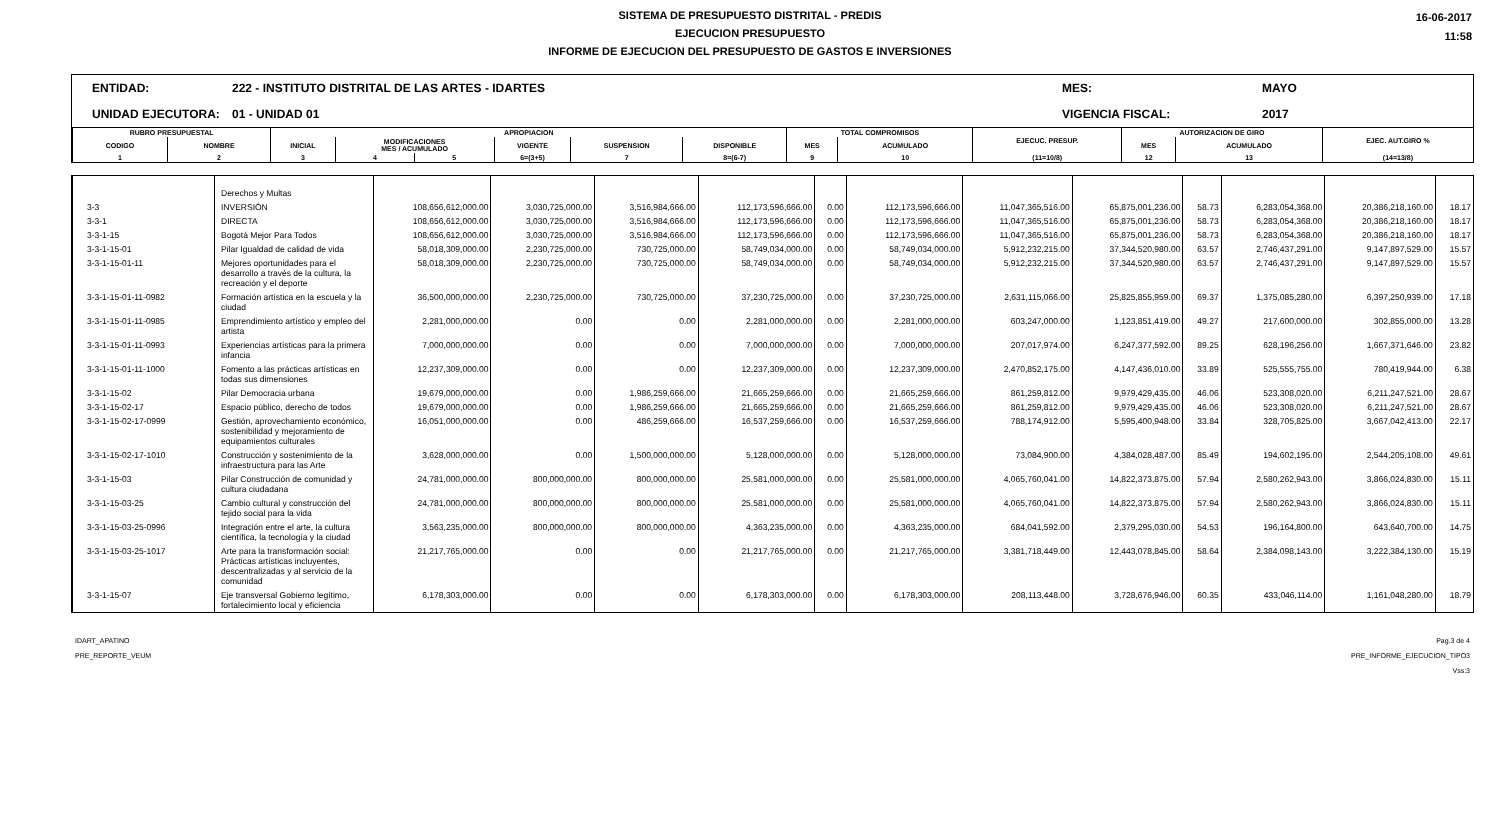16-06-2017
11:58
SISTEMA DE PRESUPUESTO DISTRITAL - PREDIS
EJECUCION PRESUPUESTO
INFORME DE EJECUCION DEL PRESUPUESTO DE GASTOS E INVERSIONES
ENTIDAD: 222 - INSTITUTO DISTRITAL DE LAS ARTES - IDARTES MES: MAYO
UNIDAD EJECUTORA: 01 - UNIDAD 01 VIGENCIA FISCAL: 2017
| RUBRO PRESUPUESTAL | | APROPIACION | | | | | | TOTAL COMPROMISOS | | EJECUC. PRESUP. | AUTORIZACION DE GIRO | | EJEC. AUT.GIRO % |
| --- | --- | --- | --- | --- | --- | --- | --- | --- | --- | --- | --- | --- | --- |
| CODIGO | NOMBRE | INICIAL | MODIFICACIONES MES / ACUMULADO | | VIGENTE | SUSPENSION | DISPONIBLE | MES | ACUMULADO | | MES | ACUMULADO | |
| 1 | 2 | 3 | 4 | 5 | 6=(3+5) | 7 | 8=(6-7) | 9 | 10 | (11=10/8) | 12 | 13 | (14=13/8) |
| | Derechos y Multas | | | | | | | | | | | | |
| 3-3 | INVERSIÓN | 108,656,612,000.00 | 3,030,725,000.00 | 3,516,984,666.00 | 112,173,596,666.00 | 0.00 | 112,173,596,666.00 | 11,047,365,516.00 | 65,875,001,236.00 | 58.73 | 6,283,054,368.00 | 20,386,218,160.00 | 18.17 |
| 3-3-1 | DIRECTA | 108,656,612,000.00 | 3,030,725,000.00 | 3,516,984,666.00 | 112,173,596,666.00 | 0.00 | 112,173,596,666.00 | 11,047,365,516.00 | 65,875,001,236.00 | 58.73 | 6,283,054,368.00 | 20,386,218,160.00 | 18.17 |
| 3-3-1-15 | Bogotá Mejor Para Todos | 108,656,612,000.00 | 3,030,725,000.00 | 3,516,984,666.00 | 112,173,596,666.00 | 0.00 | 112,173,596,666.00 | 11,047,365,516.00 | 65,875,001,236.00 | 58.73 | 6,283,054,368.00 | 20,386,218,160.00 | 18.17 |
| 3-3-1-15-01 | Pilar Igualdad de calidad de vida | 58,018,309,000.00 | 2,230,725,000.00 | 730,725,000.00 | 58,749,034,000.00 | 0.00 | 58,749,034,000.00 | 5,912,232,215.00 | 37,344,520,980.00 | 63.57 | 2,746,437,291.00 | 9,147,897,529.00 | 15.57 |
| 3-3-1-15-01-11 | Mejores oportunidades para el desarrollo a través de la cultura, la recreación y el deporte | 58,018,309,000.00 | 2,230,725,000.00 | 730,725,000.00 | 58,749,034,000.00 | 0.00 | 58,749,034,000.00 | 5,912,232,215.00 | 37,344,520,980.00 | 63.57 | 2,746,437,291.00 | 9,147,897,529.00 | 15.57 |
| 3-3-1-15-01-11-0982 | Formación artística en la escuela y la ciudad | 36,500,000,000.00 | 2,230,725,000.00 | 730,725,000.00 | 37,230,725,000.00 | 0.00 | 37,230,725,000.00 | 2,631,115,066.00 | 25,825,855,959.00 | 69.37 | 1,375,085,280.00 | 6,397,250,939.00 | 17.18 |
| 3-3-1-15-01-11-0985 | Emprendimiento artístico y empleo del artista | 2,281,000,000.00 | 0.00 | 0.00 | 2,281,000,000.00 | 0.00 | 2,281,000,000.00 | 603,247,000.00 | 1,123,851,419.00 | 49.27 | 217,600,000.00 | 302,855,000.00 | 13.28 |
| 3-3-1-15-01-11-0993 | Experiencias artísticas para la primera infancia | 7,000,000,000.00 | 0.00 | 0.00 | 7,000,000,000.00 | 0.00 | 7,000,000,000.00 | 207,017,974.00 | 6,247,377,592.00 | 89.25 | 628,196,256.00 | 1,667,371,646.00 | 23.82 |
| 3-3-1-15-01-11-1000 | Fomento a las prácticas artísticas en todas sus dimensiones | 12,237,309,000.00 | 0.00 | 0.00 | 12,237,309,000.00 | 0.00 | 12,237,309,000.00 | 2,470,852,175.00 | 4,147,436,010.00 | 33.89 | 525,555,755.00 | 780,419,944.00 | 6.38 |
| 3-3-1-15-02 | Pilar Democracia urbana | 19,679,000,000.00 | 0.00 | 1,986,259,666.00 | 21,665,259,666.00 | 0.00 | 21,665,259,666.00 | 861,259,812.00 | 9,979,429,435.00 | 46.06 | 523,308,020.00 | 6,211,247,521.00 | 28.67 |
| 3-3-1-15-02-17 | Espacio público, derecho de todos | 19,679,000,000.00 | 0.00 | 1,986,259,666.00 | 21,665,259,666.00 | 0.00 | 21,665,259,666.00 | 861,259,812.00 | 9,979,429,435.00 | 46.06 | 523,308,020.00 | 6,211,247,521.00 | 28.67 |
| 3-3-1-15-02-17-0999 | Gestión, aprovechamiento económico, sostenibilidad y mejoramiento de equipamientos culturales | 16,051,000,000.00 | 0.00 | 486,259,666.00 | 16,537,259,666.00 | 0.00 | 16,537,259,666.00 | 788,174,912.00 | 5,595,400,948.00 | 33.84 | 328,705,825.00 | 3,667,042,413.00 | 22.17 |
| 3-3-1-15-02-17-1010 | Construcción y sostenimiento de la infraestructura para las Arte | 3,628,000,000.00 | 0.00 | 1,500,000,000.00 | 5,128,000,000.00 | 0.00 | 5,128,000,000.00 | 73,084,900.00 | 4,384,028,487.00 | 85.49 | 194,602,195.00 | 2,544,205,108.00 | 49.61 |
| 3-3-1-15-03 | Pilar Construcción de comunidad y cultura ciudadana | 24,781,000,000.00 | 800,000,000.00 | 800,000,000.00 | 25,581,000,000.00 | 0.00 | 25,581,000,000.00 | 4,065,760,041.00 | 14,822,373,875.00 | 57.94 | 2,580,262,943.00 | 3,866,024,830.00 | 15.11 |
| 3-3-1-15-03-25 | Cambio cultural y construcción del tejido social para la vida | 24,781,000,000.00 | 800,000,000.00 | 800,000,000.00 | 25,581,000,000.00 | 0.00 | 25,581,000,000.00 | 4,065,760,041.00 | 14,822,373,875.00 | 57.94 | 2,580,262,943.00 | 3,866,024,830.00 | 15.11 |
| 3-3-1-15-03-25-0996 | Integración entre el arte, la cultura científica, la tecnología y la ciudad | 3,563,235,000.00 | 800,000,000.00 | 800,000,000.00 | 4,363,235,000.00 | 0.00 | 4,363,235,000.00 | 684,041,592.00 | 2,379,295,030.00 | 54.53 | 196,164,800.00 | 643,640,700.00 | 14.75 |
| 3-3-1-15-03-25-1017 | Arte para la transformación social: Prácticas artísticas incluyentes, descentralizadas y al servicio de la comunidad | 21,217,765,000.00 | 0.00 | 0.00 | 21,217,765,000.00 | 0.00 | 21,217,765,000.00 | 3,381,718,449.00 | 12,443,078,845.00 | 58.64 | 2,384,098,143.00 | 3,222,384,130.00 | 15.19 |
| 3-3-1-15-07 | Eje transversal Gobierno legítimo, fortalecimiento local y eficiencia | 6,178,303,000.00 | 0.00 | 0.00 | 6,178,303,000.00 | 0.00 | 6,178,303,000.00 | 208,113,448.00 | 3,728,676,946.00 | 60.35 | 433,046,114.00 | 1,161,048,280.00 | 18.79 |
IDART_APATINO
PRE_REPORTE_VEUM
Pag.3 de 4
PRE_INFORME_EJECUCION_TIPO3
Vss:3